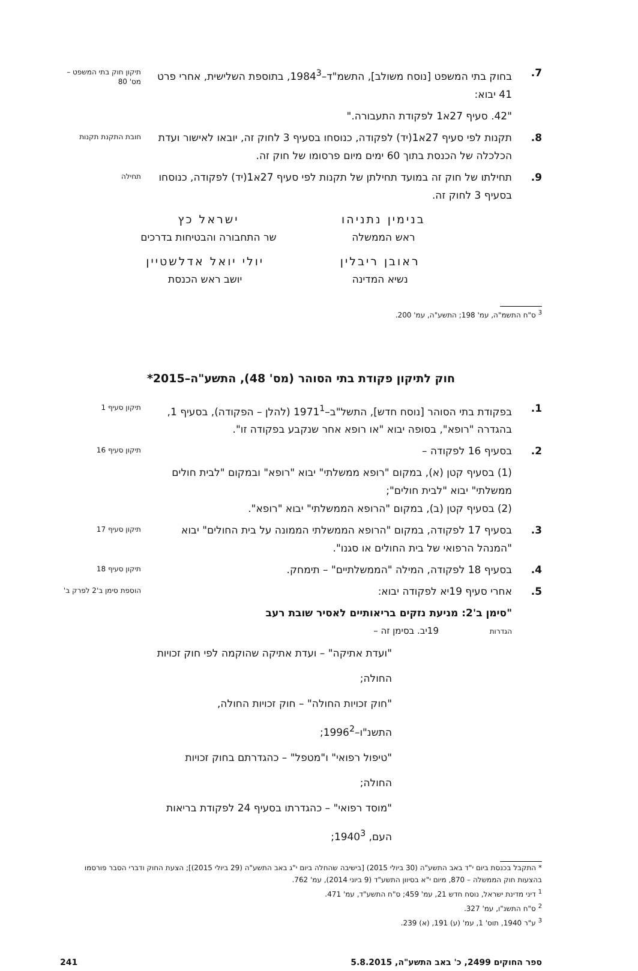7. בחוק בתי המשפט [נוסח משולב], התשמ"ד–1984<sup>3</sup>, בתוספת השלישית, אחרי פרט 41 יבוא:
תיקון חוק בתי המשפט – מס' 80
"42. סעיף 27א1 לפקודת התעבורה."
8. תקנות לפי סעיף 27א1(יד) לפקודה, כנוסחו בסעיף 3 לחוק זה, יובאו לאישור ועדת הכלכלה של הכנסת בתוך 60 ימים מיום פרסומו של חוק זה.
חובת התקנת תקנות
9. תחילתו של חוק זה במועד תחילתן של תקנות לפי סעיף 27א1(יד) לפקודה, כנוסחו בסעיף 3 לחוק זה.
תחילה
בנימין נתניהו
ראש הממשלה
ישראל כץ
שר התחבורה והבטיחות בדרכים
ראובן ריבלין
נשיא המדינה
יולי יואל אדלשטיין
יושב ראש הכנסת
<sup>3</sup> ס"ח התשמ"ה, עמ' 198; התשע"ה, עמ' 200.
חוק לתיקון פקודת בתי הסוהר (מס' 48), התשע"ה–2015*
1. בפקודת בתי הסוהר [נוסח חדש], התשל"ב–1971<sup>1</sup> (להלן – הפקודה), בסעיף 1, בהגדרה "רופא", בסופה יבוא "או רופא אחר שנקבע בפקודה זו".
תיקון סעיף 1
2. בסעיף 16 לפקודה –
תיקון סעיף 16
(1) בסעיף קטן (א), במקום "רופא ממשלתי" יבוא "רופא" ובמקום "לבית חולים ממשלתי" יבוא "לבית חולים";
(2) בסעיף קטן (ב), במקום "הרופא הממשלתי" יבוא "רופא".
3. בסעיף 17 לפקודה, במקום "הרופא הממשלתי הממונה על בית החולים" יבוא "המנהל הרפואי של בית החולים או סגנו".
תיקון סעיף 17
4. בסעיף 18 לפקודה, המילה "הממשלתיים" – תימחק.
תיקון סעיף 18
5. אחרי סעיף 19יא לפקודה יבוא:
הוספת סימן ב'2 לפרק ב'
"סימן ב'2: מניעת נזקים בריאותיים לאסיר שובת רעב
הגדרות 19יב. בסימן זה –
"ועדת אתיקה" – ועדת אתיקה שהוקמה לפי חוק זכויות החולה;
"חוק זכויות החולה" – חוק זכויות החולה, התשנ"ו–1996<sup>2</sup>;
"טיפול רפואי" ו"מטפל" – כהגדרתם בחוק זכויות החולה;
"מוסד רפואי" – כהגדרתו בסעיף 24 לפקודת בריאות העם, 1940<sup>3</sup>;
* התקבל בכנסת ביום י"ד באב התשע"ה (30 ביולי 2015) [בישיבה שהחלה ביום י"ג באב התשע"ה (29 ביולי 2015)]; הצעת החוק ודברי הסבר פורסמו בהצעות חוק הממשלה – 870, מיום י"א בסיוון התשע"ד (9 ביוני 2014), עמ' 762.
<sup>1</sup> דיני מדינת ישראל, נוסח חדש 21, עמ' 459; ס"ח התשע"ד, עמ' 471.
<sup>2</sup> ס"ח התשנ"ו, עמ' 327.
<sup>3</sup> ע"ר 1940, תוס' 1, עמ' (ע) 191, (א) 239.
ספר החוקים 2499, כ' באב התשע"ה, 5.8.2015 241